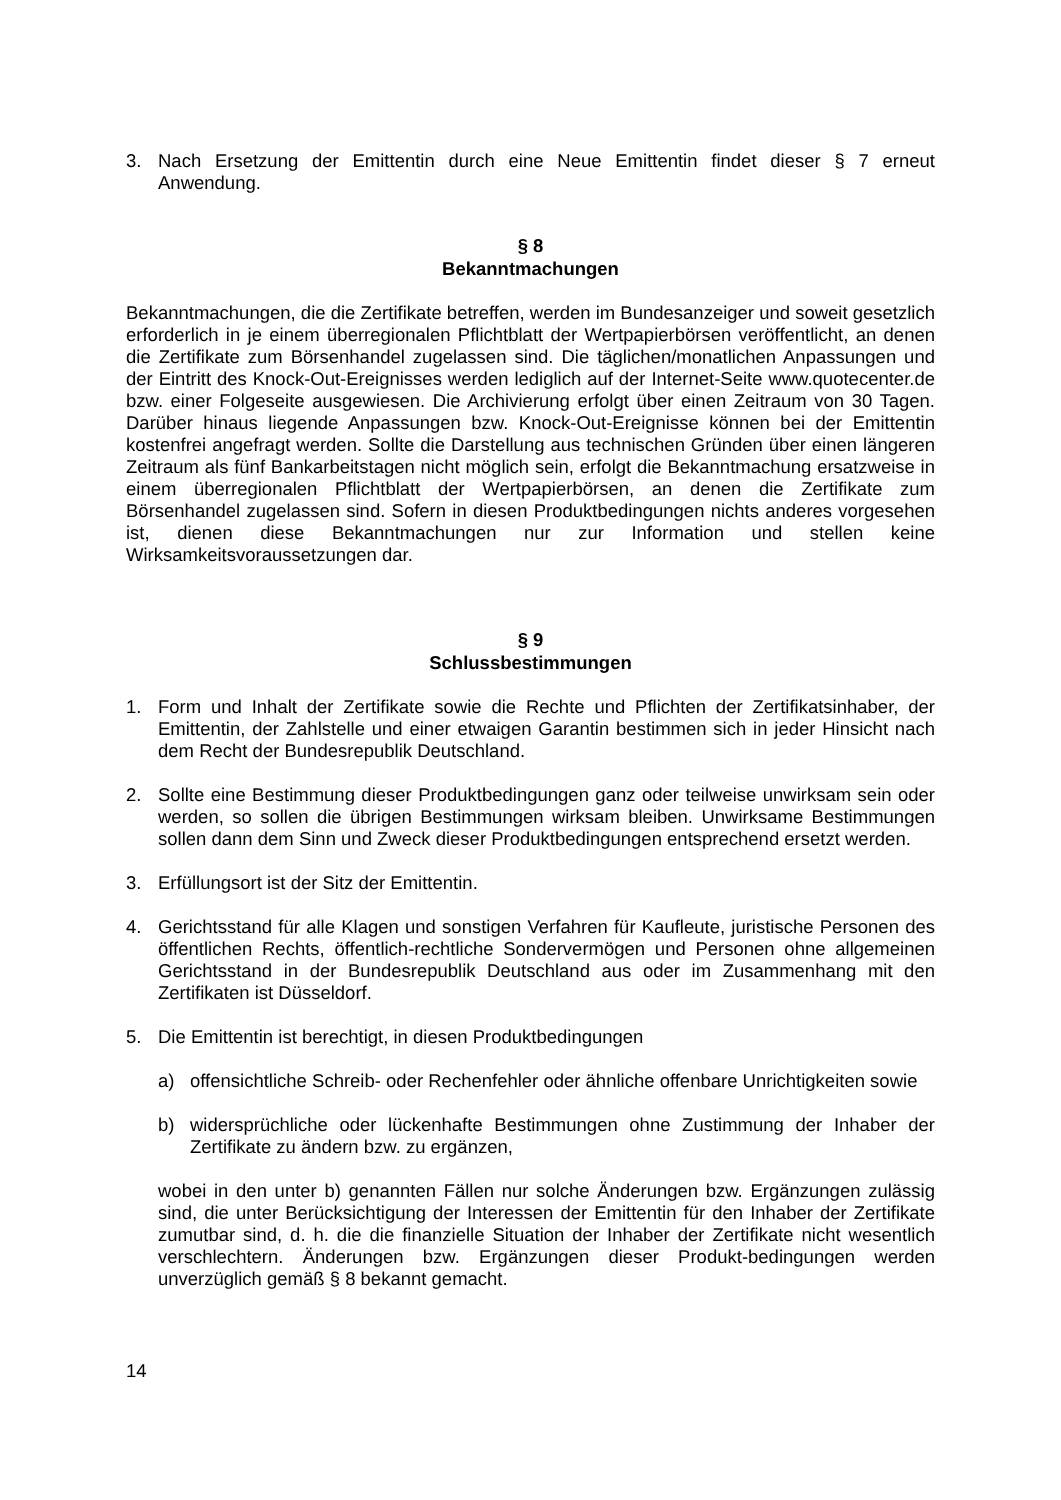3. Nach Ersetzung der Emittentin durch eine Neue Emittentin findet dieser § 7 erneut Anwendung.
§ 8
Bekanntmachungen
Bekanntmachungen, die die Zertifikate betreffen, werden im Bundesanzeiger und soweit gesetzlich erforderlich in je einem überregionalen Pflichtblatt der Wertpapierbörsen veröffentlicht, an denen die Zertifikate zum Börsenhandel zugelassen sind. Die täglichen/monatlichen Anpassungen und der Eintritt des Knock-Out-Ereignisses werden lediglich auf der Internet-Seite www.quotecenter.de bzw. einer Folgeseite ausgewiesen. Die Archivierung erfolgt über einen Zeitraum von 30 Tagen. Darüber hinaus liegende Anpassungen bzw. Knock-Out-Ereignisse können bei der Emittentin kostenfrei angefragt werden. Sollte die Darstellung aus technischen Gründen über einen längeren Zeitraum als fünf Bankarbeitstagen nicht möglich sein, erfolgt die Bekanntmachung ersatzweise in einem überregionalen Pflichtblatt der Wertpapierbörsen, an denen die Zertifikate zum Börsenhandel zugelassen sind. Sofern in diesen Produktbedingungen nichts anderes vorgesehen ist, dienen diese Bekanntmachungen nur zur Information und stellen keine Wirksamkeitsvoraussetzungen dar.
§ 9
Schlussbestimmungen
1. Form und Inhalt der Zertifikate sowie die Rechte und Pflichten der Zertifikatsinhaber, der Emittentin, der Zahlstelle und einer etwaigen Garantin bestimmen sich in jeder Hinsicht nach dem Recht der Bundesrepublik Deutschland.
2. Sollte eine Bestimmung dieser Produktbedingungen ganz oder teilweise unwirksam sein oder werden, so sollen die übrigen Bestimmungen wirksam bleiben. Unwirksame Bestimmungen sollen dann dem Sinn und Zweck dieser Produktbedingungen entsprechend ersetzt werden.
3. Erfüllungsort ist der Sitz der Emittentin.
4. Gerichtsstand für alle Klagen und sonstigen Verfahren für Kaufleute, juristische Personen des öffentlichen Rechts, öffentlich-rechtliche Sondervermögen und Personen ohne allgemeinen Gerichtsstand in der Bundesrepublik Deutschland aus oder im Zusammenhang mit den Zertifikaten ist Düsseldorf.
5. Die Emittentin ist berechtigt, in diesen Produktbedingungen
a) offensichtliche Schreib- oder Rechenfehler oder ähnliche offenbare Unrichtigkeiten sowie
b) widersprüchliche oder lückenhafte Bestimmungen ohne Zustimmung der Inhaber der Zertifikate zu ändern bzw. zu ergänzen,
wobei in den unter b) genannten Fällen nur solche Änderungen bzw. Ergänzungen zulässig sind, die unter Berücksichtigung der Interessen der Emittentin für den Inhaber der Zertifikate zumutbar sind, d. h. die die finanzielle Situation der Inhaber der Zertifikate nicht wesentlich verschlechtern. Änderungen bzw. Ergänzungen dieser Produkt-bedingungen werden unverzüglich gemäß § 8 bekannt gemacht.
14